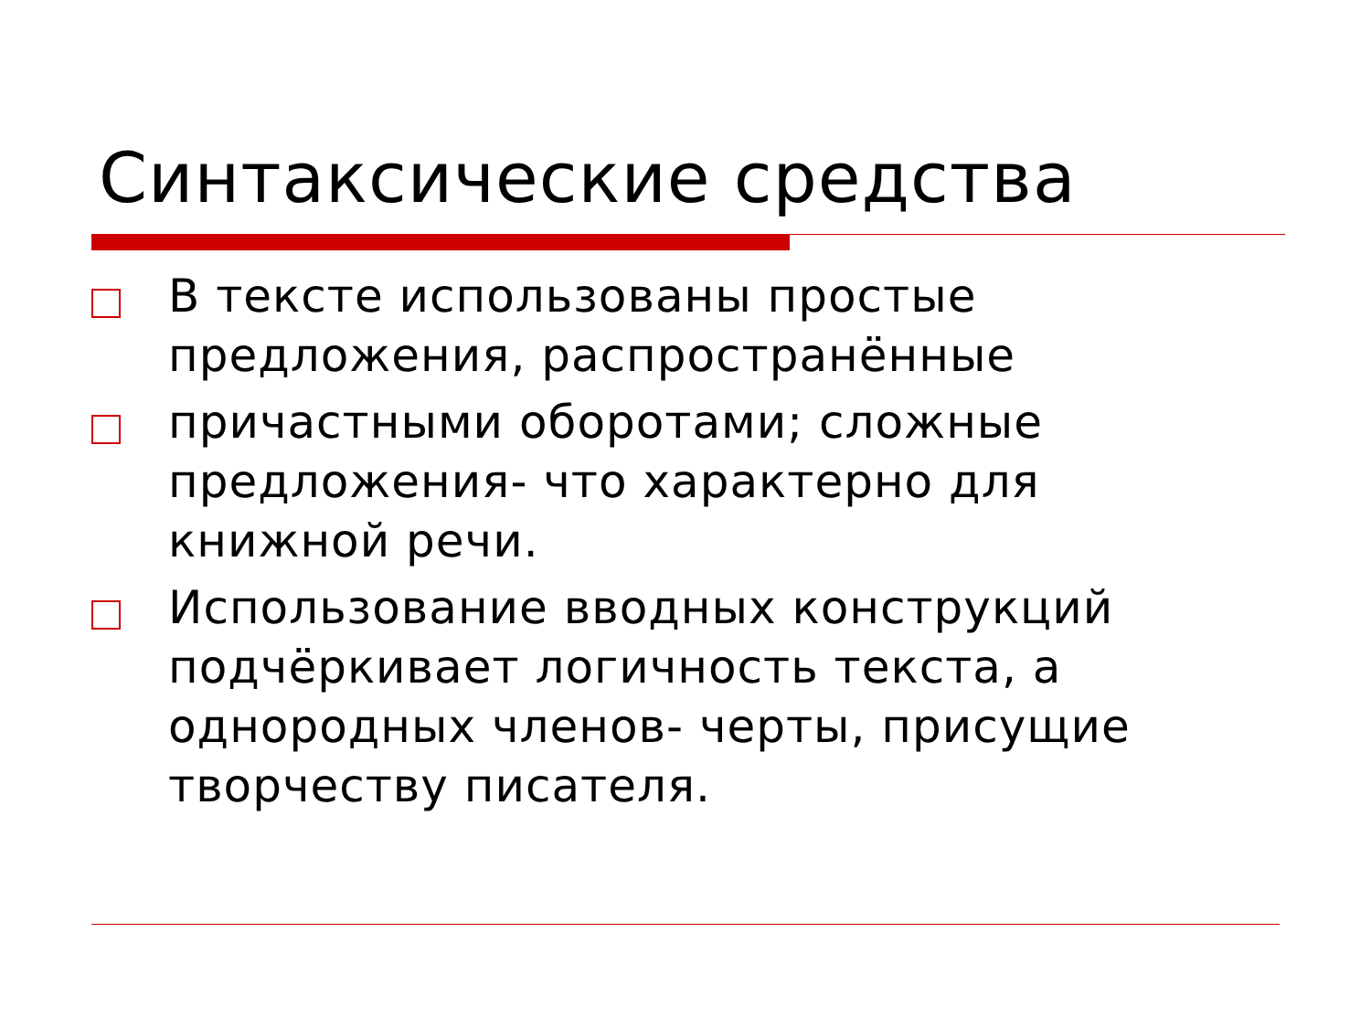Синтаксические средства
В тексте использованы простые предложения, распространённые
причастными оборотами; сложные предложения- что характерно для книжной речи.
Использование вводных конструкций подчёркивает логичность текста, а однородных членов- черты, присущие творчеству писателя.